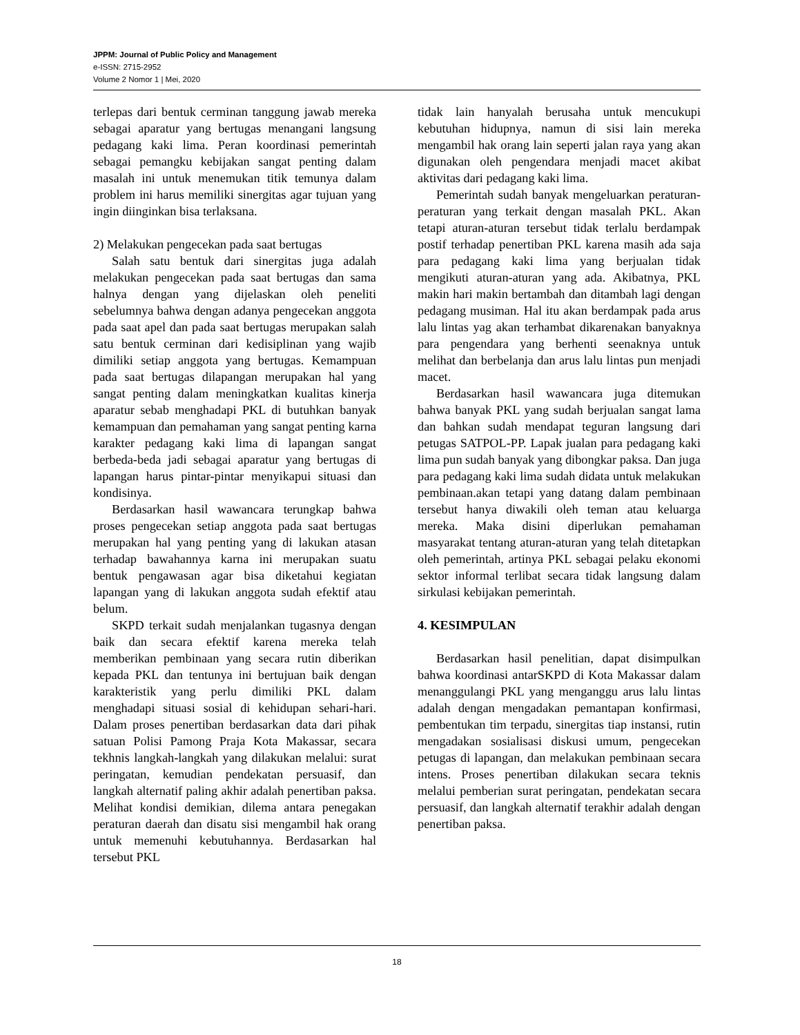JPPM: Journal of Public Policy and Management
e-ISSN: 2715-2952
Volume 2 Nomor 1 | Mei, 2020
terlepas dari bentuk cerminan tanggung jawab mereka sebagai aparatur yang bertugas menangani langsung pedagang kaki lima. Peran koordinasi pemerintah sebagai pemangku kebijakan sangat penting dalam masalah ini untuk menemukan titik temunya dalam problem ini harus memiliki sinergitas agar tujuan yang ingin diinginkan bisa terlaksana.
2) Melakukan pengecekan pada saat bertugas
Salah satu bentuk dari sinergitas juga adalah melakukan pengecekan pada saat bertugas dan sama halnya dengan yang dijelaskan oleh peneliti sebelumnya bahwa dengan adanya pengecekan anggota pada saat apel dan pada saat bertugas merupakan salah satu bentuk cerminan dari kedisiplinan yang wajib dimiliki setiap anggota yang bertugas. Kemampuan pada saat bertugas dilapangan merupakan hal yang sangat penting dalam meningkatkan kualitas kinerja aparatur sebab menghadapi PKL di butuhkan banyak kemampuan dan pemahaman yang sangat penting karna karakter pedagang kaki lima di lapangan sangat berbeda-beda jadi sebagai aparatur yang bertugas di lapangan harus pintar-pintar menyikapui situasi dan kondisinya.
Berdasarkan hasil wawancara terungkap bahwa proses pengecekan setiap anggota pada saat bertugas merupakan hal yang penting yang di lakukan atasan terhadap bawahannya karna ini merupakan suatu bentuk pengawasan agar bisa diketahui kegiatan lapangan yang di lakukan anggota sudah efektif atau belum.
SKPD terkait sudah menjalankan tugasnya dengan baik dan secara efektif karena mereka telah memberikan pembinaan yang secara rutin diberikan kepada PKL dan tentunya ini bertujuan baik dengan karakteristik yang perlu dimiliki PKL dalam menghadapi situasi sosial di kehidupan sehari-hari. Dalam proses penertiban berdasarkan data dari pihak satuan Polisi Pamong Praja Kota Makassar, secara tekhnis langkah-langkah yang dilakukan melalui: surat peringatan, kemudian pendekatan persuasif, dan langkah alternatif paling akhir adalah penertiban paksa. Melihat kondisi demikian, dilema antara penegakan peraturan daerah dan disatu sisi mengambil hak orang untuk memenuhi kebutuhannya. Berdasarkan hal tersebut PKL
tidak lain hanyalah berusaha untuk mencukupi kebutuhan hidupnya, namun di sisi lain mereka mengambil hak orang lain seperti jalan raya yang akan digunakan oleh pengendara menjadi macet akibat aktivitas dari pedagang kaki lima.
Pemerintah sudah banyak mengeluarkan peraturan-peraturan yang terkait dengan masalah PKL. Akan tetapi aturan-aturan tersebut tidak terlalu berdampak postif terhadap penertiban PKL karena masih ada saja para pedagang kaki lima yang berjualan tidak mengikuti aturan-aturan yang ada. Akibatnya, PKL makin hari makin bertambah dan ditambah lagi dengan pedagang musiman. Hal itu akan berdampak pada arus lalu lintas yag akan terhambat dikarenakan banyaknya para pengendara yang berhenti seenaknya untuk melihat dan berbelanja dan arus lalu lintas pun menjadi macet.
Berdasarkan hasil wawancara juga ditemukan bahwa banyak PKL yang sudah berjualan sangat lama dan bahkan sudah mendapat teguran langsung dari petugas SATPOL-PP. Lapak jualan para pedagang kaki lima pun sudah banyak yang dibongkar paksa. Dan juga para pedagang kaki lima sudah didata untuk melakukan pembinaan.akan tetapi yang datang dalam pembinaan tersebut hanya diwakili oleh teman atau keluarga mereka. Maka disini diperlukan pemahaman masyarakat tentang aturan-aturan yang telah ditetapkan oleh pemerintah, artinya PKL sebagai pelaku ekonomi sektor informal terlibat secara tidak langsung dalam sirkulasi kebijakan pemerintah.
4. KESIMPULAN
Berdasarkan hasil penelitian, dapat disimpulkan bahwa koordinasi antarSKPD di Kota Makassar dalam menanggulangi PKL yang menganggu arus lalu lintas adalah dengan mengadakan pemantapan konfirmasi, pembentukan tim terpadu, sinergitas tiap instansi, rutin mengadakan sosialisasi diskusi umum, pengecekan petugas di lapangan, dan melakukan pembinaan secara intens. Proses penertiban dilakukan secara teknis melalui pemberian surat peringatan, pendekatan secara persuasif, dan langkah alternatif terakhir adalah dengan penertiban paksa.
18